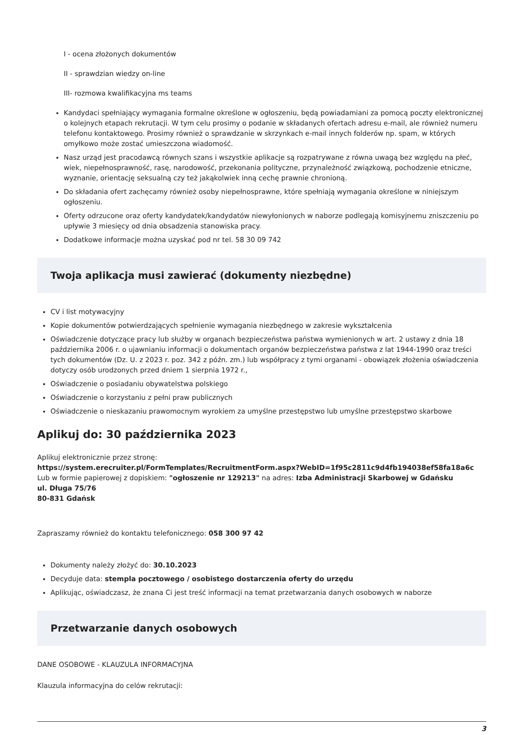I - ocena złożonych dokumentów
II - sprawdzian wiedzy on-line
III- rozmowa kwalifikacyjna ms teams
Kandydaci spełniający wymagania formalne określone w ogłoszeniu, będą powiadamiani za pomocą poczty elektronicznej o kolejnych etapach rekrutacji. W tym celu prosimy o podanie w składanych ofertach adresu e-mail, ale również numeru telefonu kontaktowego. Prosimy również o sprawdzanie w skrzynkach e-mail innych folderów np. spam, w których omyłkowo może zostać umieszczona wiadomość.
Nasz urząd jest pracodawcą równych szans i wszystkie aplikacje są rozpatrywane z równa uwagą bez względu na płeć, wiek, niepełnosprawność, rasę, narodowość, przekonania polityczne, przynależność związkową, pochodzenie etniczne, wyznanie, orientację seksualną czy też jakąkolwiek inną cechę prawnie chronioną.
Do składania ofert zachęcamy również osoby niepełnosprawne, które spełniają wymagania określone w niniejszym ogłoszeniu.
Oferty odrzucone oraz oferty kandydatek/kandydatów niewyłonionych w naborze podlegają komisyjnemu zniszczeniu po upływie 3 miesięcy od dnia obsadzenia stanowiska pracy.
Dodatkowe informacje można uzyskać pod nr tel. 58 30 09 742
Twoja aplikacja musi zawierać (dokumenty niezbędne)
CV i list motywacyjny
Kopie dokumentów potwierdzających spełnienie wymagania niezbędnego w zakresie wykształcenia
Oświadczenie dotyczące pracy lub służby w organach bezpieczeństwa państwa wymienionych w art. 2 ustawy z dnia 18 października 2006 r. o ujawnianiu informacji o dokumentach organów bezpieczeństwa państwa z lat 1944-1990 oraz treści tych dokumentów (Dz. U. z 2023 r. poz. 342 z późn. zm.) lub współpracy z tymi organami - obowiązek złożenia oświadczenia dotyczy osób urodzonych przed dniem 1 sierpnia 1972 r.,
Oświadczenie o posiadaniu obywatelstwa polskiego
Oświadczenie o korzystaniu z pełni praw publicznych
Oświadczenie o nieskazaniu prawomocnym wyrokiem za umyślne przestępstwo lub umyślne przestępstwo skarbowe
Aplikuj do: 30 października 2023
Aplikuj elektronicznie przez stronę:
https://system.erecruiter.pl/FormTemplates/RecruitmentForm.aspx?WebID=1f95c2811c9d4fb194038ef58fa18a6c
Lub w formie papierowej z dopiskiem: "ogłoszenie nr 129213" na adres: Izba Administracji Skarbowej w Gdańsku
ul. Długa 75/76
80-831 Gdańsk
Zapraszamy również do kontaktu telefonicznego: 058 300 97 42
Dokumenty należy złożyć do: 30.10.2023
Decyduje data: stempla pocztowego / osobistego dostarczenia oferty do urzędu
Aplikując, oświadczasz, że znana Ci jest treść informacji na temat przetwarzania danych osobowych w naborze
Przetwarzanie danych osobowych
DANE OSOBOWE - KLAUZULA INFORMACYJNA
Klauzula informacyjna do celów rekrutacji:
3